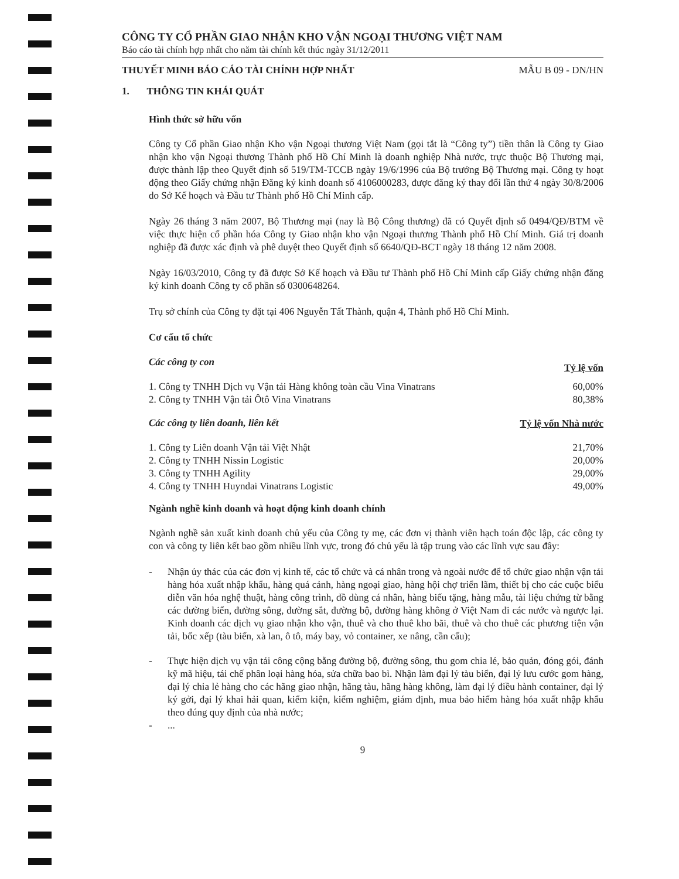CÔNG TY CỔ PHẦN GIAO NHẬN KHO VẬN NGOẠI THƯƠNG VIỆT NAM
Báo cáo tài chính hợp nhất cho năm tài chính kết thúc ngày 31/12/2011
THUYẾT MINH BÁO CÁO TÀI CHÍNH HỢP NHẤT MẪU B 09 - DN/HN
1. THÔNG TIN KHÁI QUÁT
Hình thức sở hữu vốn
Công ty Cổ phần Giao nhận Kho vận Ngoại thương Việt Nam (gọi tắt là “Công ty”) tiền thân là Công ty Giao nhận kho vận Ngoại thương Thành phố Hồ Chí Minh là doanh nghiệp Nhà nước, trực thuộc Bộ Thương mại, được thành lập theo Quyết định số 519/TM-TCCB ngày 19/6/1996 của Bộ trưởng Bộ Thương mại. Công ty hoạt động theo Giấy chứng nhận Đăng ký kinh doanh số 4106000283, được đăng ký thay đổi lần thứ 4 ngày 30/8/2006 do Sở Kế hoạch và Đầu tư Thành phố Hồ Chí Minh cấp.
Ngày 26 tháng 3 năm 2007, Bộ Thương mại (nay là Bộ Công thương) đã có Quyết định số 0494/QĐ/BTM về việc thực hiện cổ phần hóa Công ty Giao nhận kho vận Ngoại thương Thành phố Hồ Chí Minh. Giá trị doanh nghiệp đã được xác định và phê duyệt theo Quyết định số 6640/QĐ-BCT ngày 18 tháng 12 năm 2008.
Ngày 16/03/2010, Công ty đã được Sở Kế hoạch và Đầu tư Thành phố Hồ Chí Minh cấp Giấy chứng nhận đăng ký kinh doanh Công ty cổ phần số 0300648264.
Trụ sở chính của Công ty đặt tại 406 Nguyễn Tất Thành, quận 4, Thành phố Hồ Chí Minh.
Cơ cấu tổ chức
| Các công ty con | Tỷ lệ vốn |
| 1. Công ty TNHH Dịch vụ Vận tải Hàng không toàn cầu Vina Vinatrans | 60,00% |
| 2. Công ty TNHH Vận tải Ôtô Vina Vinatrans | 80,38% |
| Các công ty liên doanh, liên kết | Tỷ lệ vốn Nhà nước |
| 1. Công ty Liên doanh Vận tải Việt Nhật | 21,70% |
| 2. Công ty TNHH Nissin Logistic | 20,00% |
| 3. Công ty TNHH Agility | 29,00% |
| 4. Công ty TNHH Huyndai Vinatrans Logistic | 49,00% |
Ngành nghề kinh doanh và hoạt động kinh doanh chính
Ngành nghề sản xuất kinh doanh chủ yếu của Công ty mẹ, các đơn vị thành viên hạch toán độc lập, các công ty con và công ty liên kết bao gồm nhiều lĩnh vực, trong đó chủ yếu là tập trung vào các lĩnh vực sau đây:
- Nhận ủy thác của các đơn vị kinh tế, các tổ chức và cá nhân trong và ngoài nước để tổ chức giao nhận vận tải hàng hóa xuất nhập khẩu, hàng quá cảnh, hàng ngoại giao, hàng hội chợ triển lãm, thiết bị cho các cuộc biểu diễn văn hóa nghệ thuật, hàng công trình, đồ dùng cá nhân, hàng biếu tặng, hàng mẫu, tài liệu chứng từ bằng các đường biển, đường sông, đường sắt, đường bộ, đường hàng không ở Việt Nam đi các nước và ngược lại. Kinh doanh các dịch vụ giao nhận kho vận, thuê và cho thuê kho bãi, thuê và cho thuê các phương tiện vận tải, bốc xếp (tàu biển, xà lan, ô tô, máy bay, vỏ container, xe nâng, cần cẩu);
- Thực hiện dịch vụ vận tải công cộng bằng đường bộ, đường sông, thu gom chia lẻ, bảo quản, đóng gói, đánh kỹ mã hiệu, tái chế phân loại hàng hóa, sửa chữa bao bì. Nhận làm đại lý tàu biển, đại lý lưu cước gom hàng, đại lý chia lẻ hàng cho các hãng giao nhận, hãng tàu, hãng hàng không, làm đại lý điều hành container, đại lý ký gởi, đại lý khai hải quan, kiểm kiện, kiểm nghiệm, giám định, mua bảo hiểm hàng hóa xuất nhập khẩu theo đúng quy định của nhà nước;
-...
9